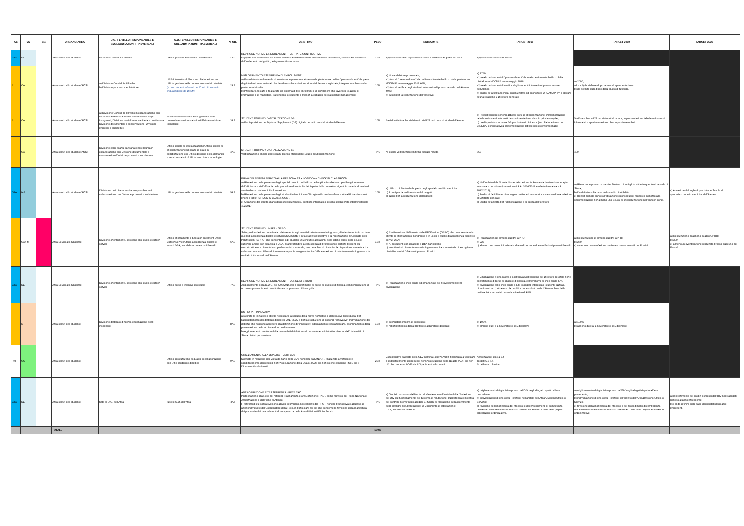| AS | VS | BG | ORGANO/AREA | U.O. II LIVELLO RESPONSABILE E COLLABORAZIONI TRASVERSALI | U.O. I LIVELLO RESPONSABILE E COLLABORAZIONI TRASVERSALI | N. OB. | OBIETTIVO | PESO | INDICATORE | TARGET 2018 | TARGET 2019 | TARGET 2020 |
| --- | --- | --- | --- | --- | --- | --- | --- | --- | --- | --- | --- | --- |
| GTA | SE | | Area servizi allo studente | Divisione Corsi di I e II livello | Ufficio gestione tassazione universitaria | 1AS | REVISIONE NORME E REGOLAMENTI - ENTRATE CONTRIBUTIVE Supporto alla definizione del nuovo sistema di determinazione dei contributi universitari, verifica del sistema e dell'andamento del gettito, adeguamenti successivi | 15% | Approvazione del Regolamento tasse e contributi da parte del CdA | Approvazione entro il 31 marzo | | |
| F | CA | | Area servizi allo studente/AOSI | a) Divisione Corsi di I e II livello b) Divisione processi e architetture | URP-International Place in collaborazione con Ufficio gestione della domanda e servizio statistico (e con i docenti referenti del Corsi di Laurea in lingua inglese del DIISM) | 2AS | MIGLIORAMENTO ESPERIENZA DI ENROLLMENT a) Pre-valutazione domande di ammissione pervenute attraverso la piattaforma on line "pre-enrollment" da parte degli studenti internazionali che desiderano l'ammissione ai corsi di laurea magistrale, integrandone l'uso sulla piattaforma Moodle. b) Progettare, testare e realizzare un sistema di pre-enrollment e di enrollment che favorisca le azioni di promozione e di marketing, trattenendo lo studente e migliori la capacità di relationship management. | 10% | a) N. candidature processate; a1) test di "pre-enrollment" da realizzarsi tramite l'utilizzo della piattaforma MOODLE entro maggio 2018 60%; a2) test di verifica degli studenti internazionali presso la sede dell'Ateneo 40%; b) azioni per la realizzazione dell'obiettivo | a) 1750; a1) realizzazione test di "pre-enrollment" da realizzarsi tramite l'utilizzo della piattaforma MOODLE entro maggio 2018; a2) realizzazione test di verifica degli studenti internazioni presso la sede dell'Ateneo; b) analisi di fattibilità tecnica, organizzativa ed economica DREAMAPPLY e stesura di una relazione al Direttore generale | a) 2000; a1 e a2) da definire dopo la fase di sperimentazione; b) da definire sulla base della studio di fattibilità. | |
| F | CA | | Area servizi allo studente/AOSI | a) Divisione Corsi di I e II livello in collaborazione con Divisione dottorato di ricerca e formazione degli insegnanti, Divisione corsi di area sanitaria e post-laurea, Divisione documentale e conservazione, Divisione processi e architetture | in collaborazione con Ufficio gestione della domanda e servizio statistico/Ufficio esercizio e tecnologie | 3AS | STUDENT JOURNEY DIGITALIZZAZIONE DS a) Predisposizione del Diploma Supplement (DS) digitale per tutti i corsi di studio dell'Ateneo. | 10% | Fasi di attività ai fini del rilascio del DS per i corsi di studio dell'Ateneo. | a) Predisposizione schema DS per corsi di specializzazione, implementazione tabelle nei sistemi informatici e sperimentazione rilascio primi esemplari; b) predisposizione schema DS per dottorati di ricerca (in collaborazione con CINECA) e inizio attività implementazione tabelle nei sistemi informatici. | Verifica schema DS per dottorati di ricerca, implementazione tabelle nei sistemi informatici e sperimentazione rilascio primi esemplari | |
| F | CA | | Area servizi allo studente/AOSI | Divisione corsi di area sanitaria e post-laurea in collaborazione con Divisione documentale e conservazione/Divisione processi e architetture | Ufficio scuole di specializzazione/Ufficio scuole di specializzazione ed esami di Stato in collaborazione con Ufficio gestione della domanda e servizio statistico/Ufficio esercizio e tecnologie | 4AS | STUDENT JOURNEY DIGITALIZZAZIONE SS Verbalizzazione on-line degli esami teorico-pratici delle Scuole di Specializzazione | 5% | N. esami verbalizzati con firma digitale remota | 350 | 400 | |
| GTA | I+S | | Area servizi allo studente/AOSI | Divisione corsi di area sanitaria e post-laurea in collaborazione con Divisione processi e architetture | Ufficio gestione della domanda e servizio statistico | 5AS | PIANO DEI SISTEMI SERVIZI ALLA PERSONA SS + LOGBOOK+ CHECK IN CLASSROOM a) Rilevazione delle presenze degli specializzandi con l'utilizzo dell'applicativo d'Ateneo per il miglioramento dell'efficienza e dell'efficacia delle procedure di controllo del rispetto delle normative vigenti in materia di orario di servizio/lavoro dei medici in formazione. b) Rilevazione delle presenze degli studenti in Medicina e Chirurgia utilizzando software attivabili tramite smart phone e tablet (CHECK IN CLASSROOM). c) Attuazione del libretto-diario degli specializzandi su supporto informatico ai sensi del Decreto interministeriale 402/2017. | 10% | a) Utilizzo di Startweb da parte degli specializzandi in medicina b) Azioni per la realizzazione del progetto c) azioni per la realizzazione del logbook | a) Nell'ambito della Scuola di specializzazione in Anestesia rianimazione terapia intensiva e del dolore (immatricolati A.A. 2016/2017 e offerta formativa A.A. 2017/2018); b) Analisi di fattibilità tecnica, organizzativa ed economica e stesura di una relazione al Direttore generale c) Studio di fattibilità per l'identificazione e la scelta del fornitore | a) Rilevazione presenze tramite Startweb di tutti gli iscritti e frequentanti la sede di Siena; b) Da definire sulla base dello studio di fattibilità; c) Report di metà anno sull'attuazione e conseguenti proposte in merito alla sperimentazione per almeno una Scuola di specializzazione nell'anno in corso. | c) Attuazione del logbook per tutte le Scuole di specializzazione in medicina dell'Ateneo. |
| F | CA+ M | | Area Servizi allo Studente | Divisione orientamento, sostegno allo studio e career service | Ufficio orientamento e tutorato/Placement Office-Career Service/Ufficio accoglienza disabili e servizi DSA, in collaborazione con i Presidi | 6AS | STUDENT JOURNEY UNIRSI - GPRO Sviluppo di un'azione coordinata relativamente agli eventi di orientamento in ingresso, di orientamento in uscita e quelle di accoglienza disabili e servizi DSA (UnirSI); in tale ambito l'obiettivo è la realizzazione di Giornate delle PROfessioni (GPRO) che consentano agli studenti universitari e agli alunni delle ultime classi delle scuole superiori, anche con disabilità e DSA, di approfondire la conoscenza di professioni e carriere presenti sul mercato attraverso incontri con professionisti e aziende, nonché al fine di diminuire la dispersione scolastica. La collaborazione con i Presidi è necessaria per lo svolgimento di un'efficace azione di orientamento in ingresso e in uscita in tutte le sedi dell'Ateneo. | 10% | a) Realizzazione di Giornate delle PROfessioni (GPRO) che comprendano le attività di orientamento in ingresso e in uscita e quelle di accoglienza disabili e servizi DSA; b) n. di studenti con disabilità e DSA partecipanti c) eventi/azioni di orientamento in ingresso/uscita e in materia di accoglienza disabili e servizi DSA svolti presso i Presidi. | a) Realizzazione di almeno quattro GPRO; b) 225 c) almeno due riunioni finalizzate alla realizzazione di eventi/azioni presso i Presidi. | a) Realizzazione di almeno quattro GPRO; b) 250 c) almeno un evento/azione realizzato presso la metà dei Presidi. | a) Realizzazione di almeno quattro GPRO; b) 300 c) almeno un evento/azione realizzato presso ciascuno dei Presidi. |
| GTA | SE | | Area Servizi allo Studente | Divisione orientamento, sostegno allo studio e career service | Ufficio borse e incentivi allo studio | 7AS | REVISIONE NORME E REGOLAMENTI - BORSE DI STUDIO Aggiornamento della D.D.G. del 5/08/2015 per il conferimento di borse di studio e di ricerca, con l'emanazione di un nuovo provvedimento sostitutivo e comprensivo di linee guida | 5% | a) Realizzazione linee guida ed emanazione del provvedimento; b) divulgazione | a) Emanazione di una nuova e sostitutiva Disposizione del Direttore generale per il conferimento di borse di studio e di ricerca, comprensiva di linee guida 80%; b) divulgazione delle linee guida a tutti i soggetti interessati (studenti, laureati, dipartimenti ecc.) attraverso la pubblicazione sul sito web d'Ateneo, l'uso delle mailing list e dei social network istituzionali 20% | | |
| F | M | | Area servizi allo studente | Divisione dottorato di ricerca e formazione degli insegnanti | | 8AS | DOTTORATI INNOVATIVI a) Attivare le iniziative e attività necessarie a seguito della nuova normativa e delle nuove linee guida, per l'accreditamento dei dottorati di ricerca 2017-2022 e per la costituzione di dottorati "innovativi"; Individuazione dei dottorati che possono accedere alla definizione di "innovativi"; adeguamento regolamentare, coordinamento della presentazione delle richieste di accreditamento. b) Aggiornamento continuo della banca dati dei dottorandi con sede amministrativa diversa dall'Università di Siena, distinti per strutture. | 10% | a) accreditamento (% di successo); b) report periodico dati al Rettore e al Direttore generale | a) 100% b) almeno due: al 1 novembre e al 1 dicembre | a) 100% b) almeno due: al 1 novembre e al 1 dicembre | |
| R+F | OQ | | Area servizi allo studente | | Ufficio assicurazione di qualità in collaborazione con Uffici studenti e didattica | 9AS | ORIENTAMENTO ALLA QUALITA' - ESITI CEV Supporto in relazione alla visita da parte della CEV nominata dall'ANVUR, finalizzata a verificare il soddisfacimento dei requisiti per l'Assicurazione della Qualità (AQ), sia per ciò che concerne i CdS sia i Dipartimenti selezionati. | 20% | Esito positivo da parte della CEV nominata dall'ANVUR, finalizzata a verificare il soddisfacimento dei requisiti per l'Assicurazione della Qualità (AQ), sia per ciò che concerne i CdS sia i Dipartimenti selezionati. | Apprezzabile: da 4 a 5,4 Target: 5,5-6,4 Eccellenza: oltre 6,4 | | |
| GTA | SE | | Area servizi allo studente | tutte le U.O. dell'Area | tutte le U.O. dell'Area | 2AT | ANTICORRUZIONE E TRASPARENZA - RETE TAC Partecipazione alla Rete dei referenti Trasparenza e AntiCorruzione (TAC), come previsto dal Piano Nazionale Anticorruzione e dal Piano di Ateneo. I Referenti di cui sopra svolgono attività informativa nei confronti del RPCT, nonché propositiva e attuativa di azioni individuate dal Coordinatore della Rete, in particolare per ciò che concerne la revisione della mappatura dei processi e dei procedimenti di competenza delle Aree/Divisioni/Uffici o Servizi. | 5% | a) Giudizio espresso dal Nucleo di Valutazione nell'ambito della "Relazione del OIV sul funzionamento del Sistema di valutazione, trasparenza e integrità dei controlli interni" negli allegati: 1) Griglia di rilevazione sull'assolvimento degli obblighi di pubblicazione; 2) Documento di attestazione; b e c) attuazione di azioni | a) miglioramento dei giudizi espressi dall'OIV negli allegati rispetto all'anno precedente; b) individuazione di uno o più Referenti nell'ambito dell'Area/Divisione/Ufficio o Servizio; c) revisione della mappatura dei processi e dei procedimenti di competenza dell'Area/Divisione/Ufficio o Servizio, relative ad almeno il 50% delle proprie articolazioni organizzative. | a) miglioramento dei giudizi espressi dall'OIV negli allegati rispetto all'anno precedente; b) individuazione di uno o più Referenti nell'ambito dell'Area/Divisione/Ufficio o Servizio; c) revisione della mappatura dei processi e dei procedimenti di competenza dell'Area/Divisione/Ufficio o Servizio, relative al 100% delle proprie articolazioni organizzative. | a) miglioramento dei giudizi espressi dall'OIV negli allegati rispetto all'anno precedente; b e c) da definire sulla base dei risultati degli anni precedenti. |
| | | | TOTALE | | | | | 100% | | | | |